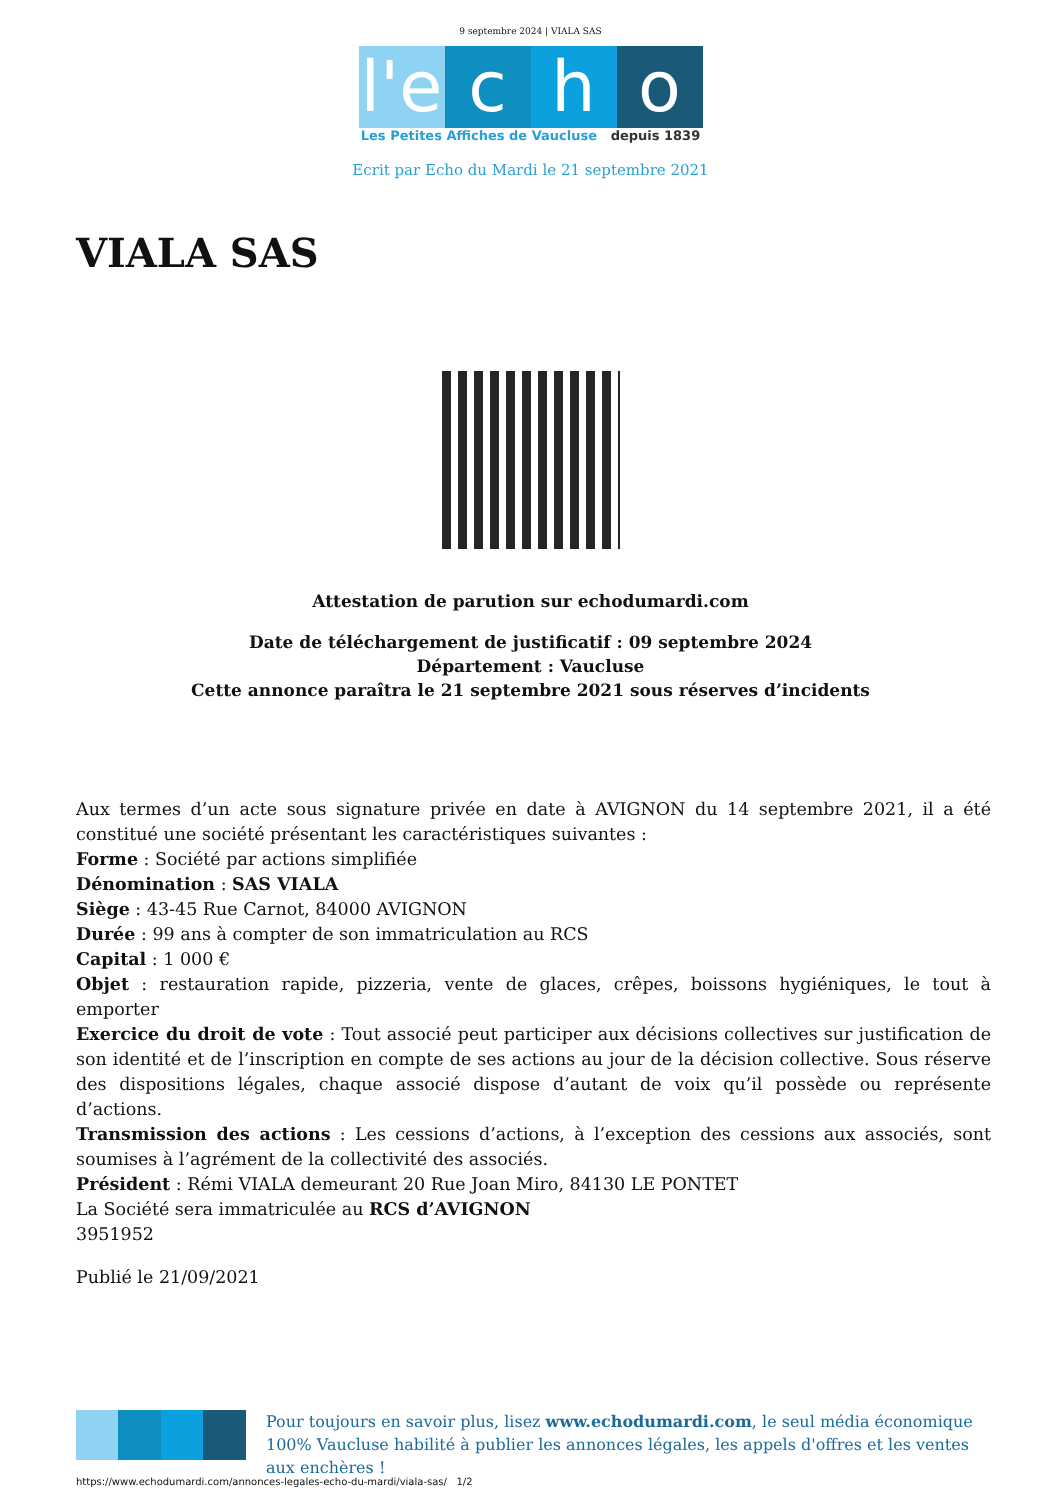9 septembre 2024 | VIALA SAS
l'e
c
h
o
Les Petites Affiches de Vaucluse depuis 1839
Ecrit par Echo du Mardi le 21 septembre 2021
VIALA SAS
Attestation de parution sur echodumardi.com
Date de téléchargement de justificatif : 09 septembre 2024
Département : Vaucluse
Cette annonce paraîtra le 21 septembre 2021 sous réserves d’incidents
Aux termes d’un acte sous signature privée en date à AVIGNON du 14 septembre 2021, il a été constitué une société présentant les caractéristiques suivantes :
Forme : Société par actions simplifiée
Dénomination : SAS VIALA
Siège : 43-45 Rue Carnot, 84000 AVIGNON
Durée : 99 ans à compter de son immatriculation au RCS
Capital : 1 000 €
Objet : restauration rapide, pizzeria, vente de glaces, crêpes, boissons hygiéniques, le tout à emporter
Exercice du droit de vote : Tout associé peut participer aux décisions collectives sur justification de son identité et de l’inscription en compte de ses actions au jour de la décision collective. Sous réserve des dispositions légales, chaque associé dispose d’autant de voix qu’il possède ou représente d’actions.
Transmission des actions : Les cessions d’actions, à l’exception des cessions aux associés, sont soumises à l’agrément de la collectivité des associés.
Président : Rémi VIALA demeurant 20 Rue Joan Miro, 84130 LE PONTET
La Société sera immatriculée au RCS d’AVIGNON
3951952
Publié le 21/09/2021
Pour toujours en savoir plus, lisez www.echodumardi.com, le seul média économique 100% Vaucluse habilité à publier les annonces légales, les appels d'offres et les ventes aux enchères !
https://www.echodumardi.com/annonces-legales-echo-du-mardi/viala-sas/ 1/2